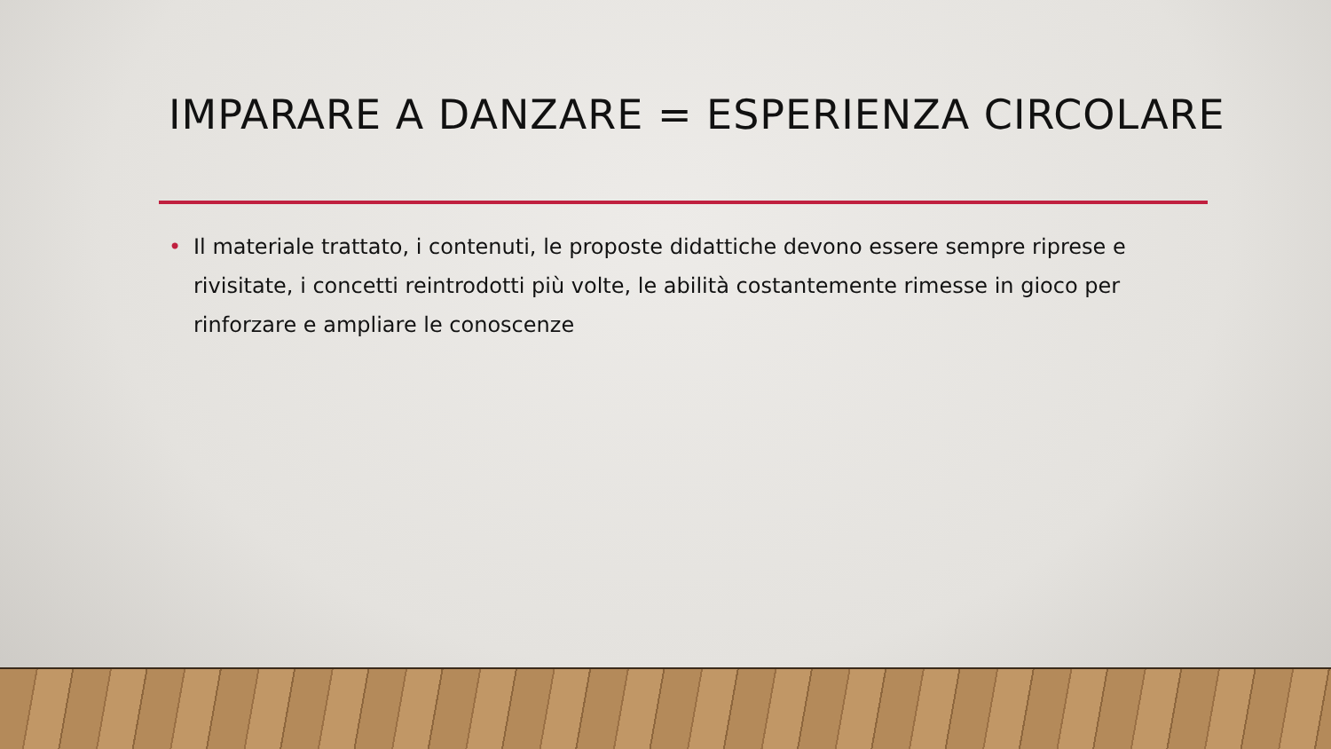IMPARARE A DANZARE = ESPERIENZA CIRCOLARE
• Il materiale trattato, i contenuti, le proposte didattiche devono essere sempre riprese e rivisitate, i concetti reintrodotti più volte, le abilità costantemente rimesse in gioco per rinforzare e ampliare le conoscenze